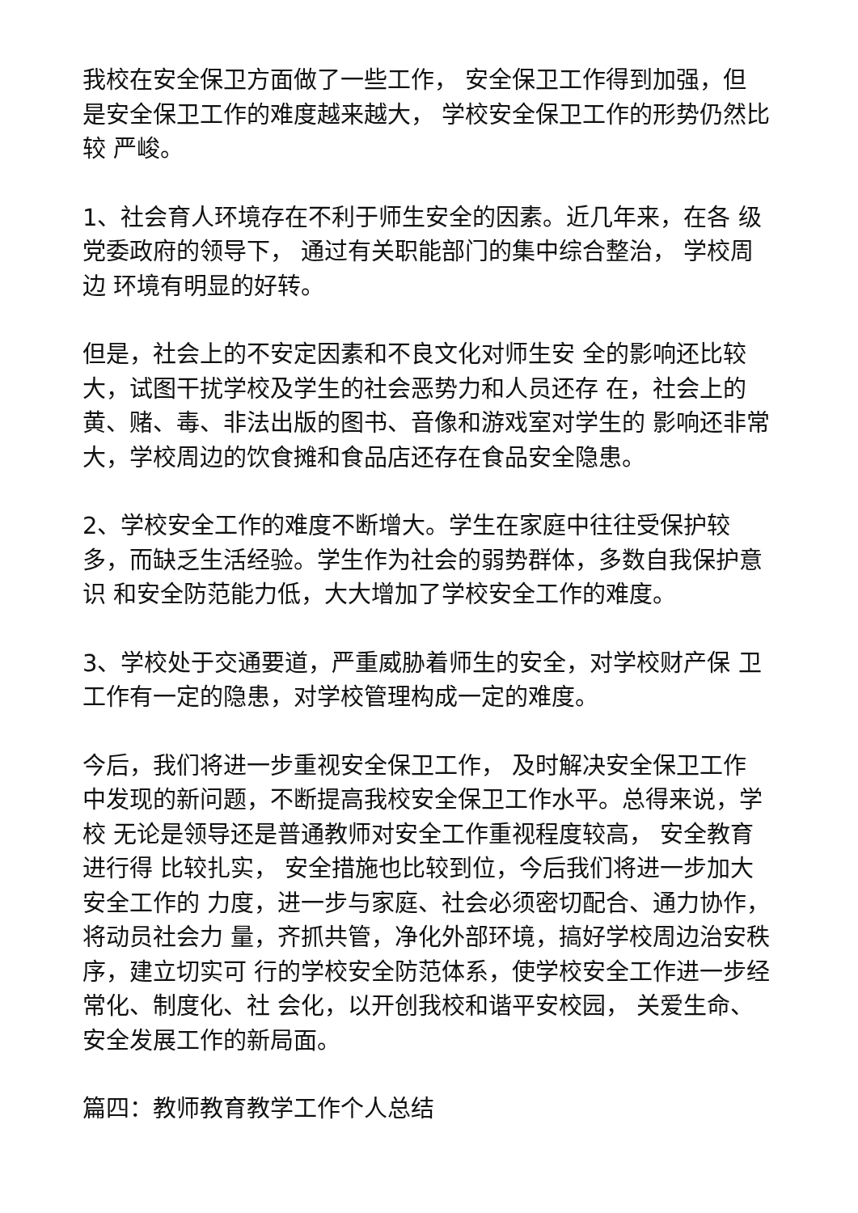我校在安全保卫方面做了一些工作， 安全保卫工作得到加强，但 是安全保卫工作的难度越来越大， 学校安全保卫工作的形势仍然比较 严峻。
1、社会育人环境存在不利于师生安全的因素。近几年来，在各 级党委政府的领导下， 通过有关职能部门的集中综合整治， 学校周边 环境有明显的好转。
但是，社会上的不安定因素和不良文化对师生安 全的影响还比较大，试图干扰学校及学生的社会恶势力和人员还存 在，社会上的黄、赌、毒、非法出版的图书、音像和游戏室对学生的 影响还非常大，学校周边的饮食摊和食品店还存在食品安全隐患。
2、学校安全工作的难度不断增大。学生在家庭中往往受保护较 多，而缺乏生活经验。学生作为社会的弱势群体，多数自我保护意识 和安全防范能力低，大大增加了学校安全工作的难度。
3、学校处于交通要道，严重威胁着师生的安全，对学校财产保 卫工作有一定的隐患，对学校管理构成一定的难度。
今后，我们将进一步重视安全保卫工作， 及时解决安全保卫工作 中发现的新问题，不断提高我校安全保卫工作水平。总得来说，学校 无论是领导还是普通教师对安全工作重视程度较高， 安全教育进行得 比较扎实， 安全措施也比较到位，今后我们将进一步加大安全工作的 力度，进一步与家庭、社会必须密切配合、通力协作，将动员社会力 量，齐抓共管，净化外部环境，搞好学校周边治安秩序，建立切实可 行的学校安全防范体系，使学校安全工作进一步经常化、制度化、社 会化，以开创我校和谐平安校园， 关爱生命、安全发展工作的新局面。
篇四：教师教育教学工作个人总结